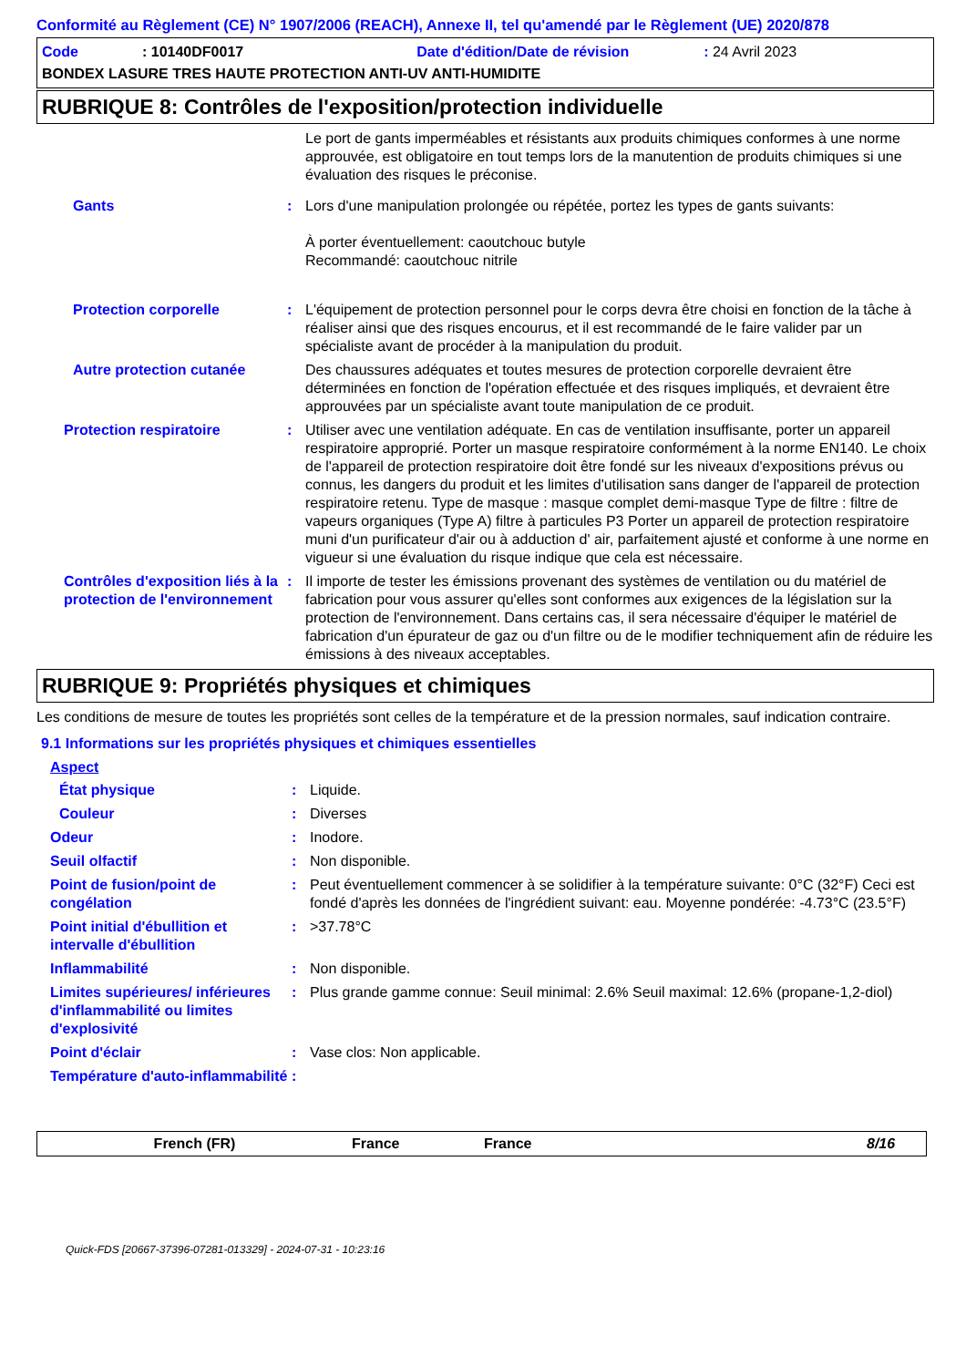Conformité au Règlement (CE) N° 1907/2006 (REACH), Annexe II, tel qu'amendé par le Règlement (UE) 2020/878
Code: 10140DF0017 Date d'édition/Date de révision: 24 Avril 2023
BONDEX LASURE TRES HAUTE PROTECTION ANTI-UV ANTI-HUMIDITE
RUBRIQUE 8: Contrôles de l'exposition/protection individuelle
Le port de gants imperméables et résistants aux produits chimiques conformes à une norme approuvée, est obligatoire en tout temps lors de la manutention de produits chimiques si une évaluation des risques le préconise.
Gants : Lors d'une manipulation prolongée ou répétée, portez les types de gants suivants:
À porter éventuellement: caoutchouc butyle
Recommandé: caoutchouc nitrile
Protection corporelle : L'équipement de protection personnel pour le corps devra être choisi en fonction de la tâche à réaliser ainsi que des risques encourus, et il est recommandé de le faire valider par un spécialiste avant de procéder à la manipulation du produit.
Autre protection cutanée Des chaussures adéquates et toutes mesures de protection corporelle devraient être déterminées en fonction de l'opération effectuée et des risques impliqués, et devraient être approuvées par un spécialiste avant toute manipulation de ce produit.
Protection respiratoire : Utiliser avec une ventilation adéquate. En cas de ventilation insuffisante, porter un appareil respiratoire approprié. Porter un masque respiratoire conformément à la norme EN140. Le choix de l'appareil de protection respiratoire doit être fondé sur les niveaux d'expositions prévus ou connus, les dangers du produit et les limites d'utilisation sans danger de l'appareil de protection respiratoire retenu. Type de masque : masque complet demi-masque Type de filtre : filtre de vapeurs organiques (Type A) filtre à particules P3 Porter un appareil de protection respiratoire muni d'un purificateur d'air ou à adduction d' air, parfaitement ajusté et conforme à une norme en vigueur si une évaluation du risque indique que cela est nécessaire.
Contrôles d'exposition liés à la protection de l'environnement
: Il importe de tester les émissions provenant des systèmes de ventilation ou du matériel de fabrication pour vous assurer qu'elles sont conformes aux exigences de la législation sur la protection de l'environnement. Dans certains cas, il sera nécessaire d'équiper le matériel de fabrication d'un épurateur de gaz ou d'un filtre ou de le modifier techniquement afin de réduire les émissions à des niveaux acceptables.
RUBRIQUE 9: Propriétés physiques et chimiques
Les conditions de mesure de toutes les propriétés sont celles de la température et de la pression normales, sauf indication contraire.
9.1 Informations sur les propriétés physiques et chimiques essentielles
Aspect
État physique : Liquide.
Couleur : Diverses
Odeur : Inodore.
Seuil olfactif : Non disponible.
Point de fusion/point de congélation
: Peut éventuellement commencer à se solidifier à la température suivante: 0°C (32°F) Ceci est fondé d'après les données de l'ingrédient suivant: eau. Moyenne pondérée: -4.73°C (23.5°F)
Point initial d'ébullition et intervalle d'ébullition
: >37.78°C
Inflammabilité : Non disponible.
Limites supérieures/ inférieures d'inflammabilité ou limites d'explosivité
: Plus grande gamme connue: Seuil minimal: 2.6% Seuil maximal: 12.6% (propane-1,2-diol)
Point d'éclair : Vase clos: Non applicable.
Température d'auto-inflammabilité
:
French (FR) France France 8/16
Quick-FDS [20667-37396-07281-013329] - 2024-07-31 - 10:23:16